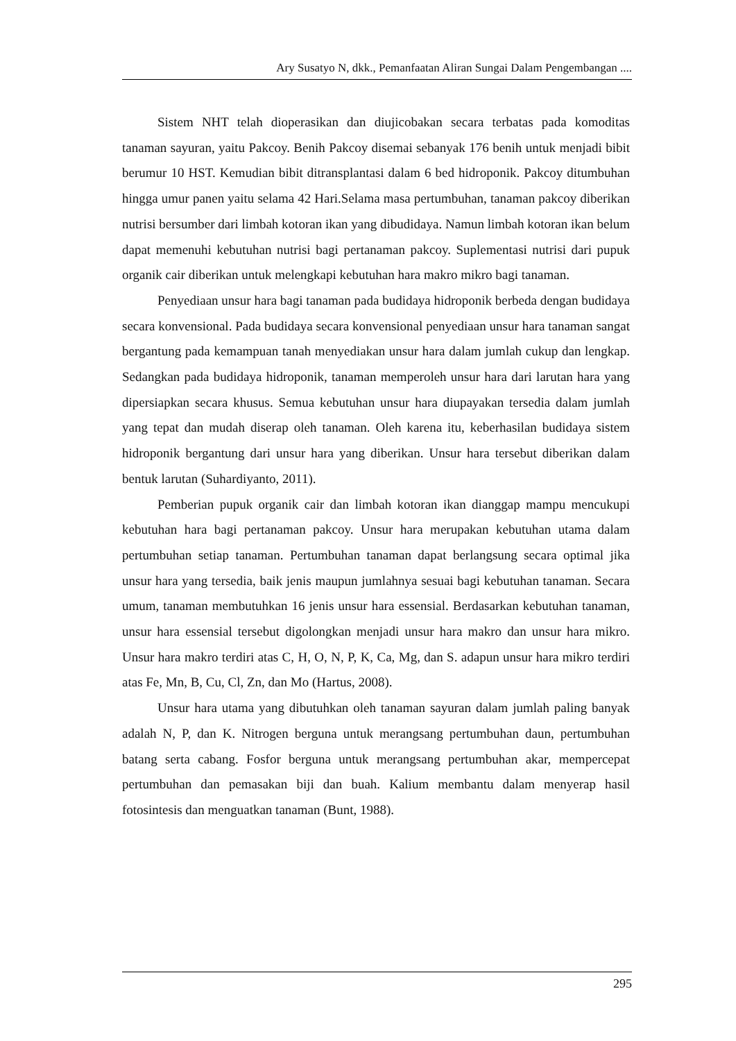Ary Susatyo N, dkk., Pemanfaatan Aliran Sungai Dalam Pengembangan ....
Sistem NHT telah dioperasikan dan diujicobakan secara terbatas pada komoditas tanaman sayuran, yaitu Pakcoy. Benih Pakcoy disemai sebanyak 176 benih untuk menjadi bibit berumur 10 HST. Kemudian bibit ditransplantasi dalam 6 bed hidroponik. Pakcoy ditumbuhan hingga umur panen yaitu selama 42 Hari.Selama masa pertumbuhan, tanaman pakcoy diberikan nutrisi bersumber dari limbah kotoran ikan yang dibudidaya. Namun limbah kotoran ikan belum dapat memenuhi kebutuhan nutrisi bagi pertanaman pakcoy. Suplementasi nutrisi dari pupuk organik cair diberikan untuk melengkapi kebutuhan hara makro mikro bagi tanaman.
Penyediaan unsur hara bagi tanaman pada budidaya hidroponik berbeda dengan budidaya secara konvensional. Pada budidaya secara konvensional penyediaan unsur hara tanaman sangat bergantung pada kemampuan tanah menyediakan unsur hara dalam jumlah cukup dan lengkap. Sedangkan pada budidaya hidroponik, tanaman memperoleh unsur hara dari larutan hara yang dipersiapkan secara khusus. Semua kebutuhan unsur hara diupayakan tersedia dalam jumlah yang tepat dan mudah diserap oleh tanaman. Oleh karena itu, keberhasilan budidaya sistem hidroponik bergantung dari unsur hara yang diberikan. Unsur hara tersebut diberikan dalam bentuk larutan (Suhardiyanto, 2011).
Pemberian pupuk organik cair dan limbah kotoran ikan dianggap mampu mencukupi kebutuhan hara bagi pertanaman pakcoy. Unsur hara merupakan kebutuhan utama dalam pertumbuhan setiap tanaman. Pertumbuhan tanaman dapat berlangsung secara optimal jika unsur hara yang tersedia, baik jenis maupun jumlahnya sesuai bagi kebutuhan tanaman. Secara umum, tanaman membutuhkan 16 jenis unsur hara essensial. Berdasarkan kebutuhan tanaman, unsur hara essensial tersebut digolongkan menjadi unsur hara makro dan unsur hara mikro. Unsur hara makro terdiri atas C, H, O, N, P, K, Ca, Mg, dan S. adapun unsur hara mikro terdiri atas Fe, Mn, B, Cu, Cl, Zn, dan Mo (Hartus, 2008).
Unsur hara utama yang dibutuhkan oleh tanaman sayuran dalam jumlah paling banyak adalah N, P, dan K. Nitrogen berguna untuk merangsang pertumbuhan daun, pertumbuhan batang serta cabang. Fosfor berguna untuk merangsang pertumbuhan akar, mempercepat pertumbuhan dan pemasakan biji dan buah. Kalium membantu dalam menyerap hasil fotosintesis dan menguatkan tanaman (Bunt, 1988).
295